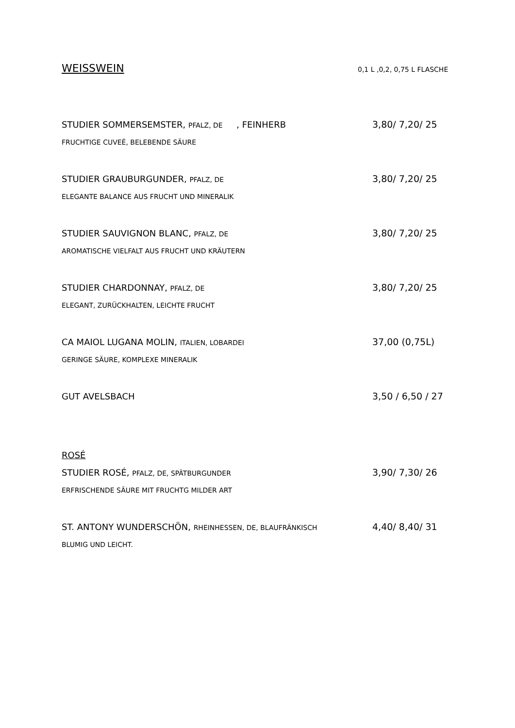WEISSWEIN 0,1 L ,0,2, 0,75 L FLASCHE
STUDIER SOMMERSEMSTER, PFALZ, DE , FEINHERB 3,80/ 7,20/ 25
FRUCHTIGE CUVEÉ, BELEBENDE SÄURE
STUDIER GRAUBURGUNDER, PFALZ, DE 3,80/ 7,20/ 25
ELEGANTE BALANCE AUS FRUCHT UND MINERALIK
STUDIER SAUVIGNON BLANC, PFALZ, DE 3,80/ 7,20/ 25
AROMATISCHE VIELFALT AUS FRUCHT UND KRÄUTERN
STUDIER CHARDONNAY, PFALZ, DE 3,80/ 7,20/ 25
ELEGANT, ZURÜCKHALTEN, LEICHTE FRUCHT
CA MAIOL LUGANA MOLIN, ITALIEN, LOBARDEI 37,00 (0,75L)
GERINGE SÄURE, KOMPLEXE MINERALIK
GUT AVELSBACH 3,50 / 6,50 / 27
ROSÉ
STUDIER ROSÉ, PFALZ, DE, SPÄTBURGUNDER 3,90/ 7,30/ 26
ERFRISCHENDE SÄURE MIT FRUCHTG MILDER ART
ST. ANTONY WUNDERSCHÖN, RHEINHESSEN, DE, BLAUFRÄNKISCH 4,40/ 8,40/ 31
BLUMIG UND LEICHT.